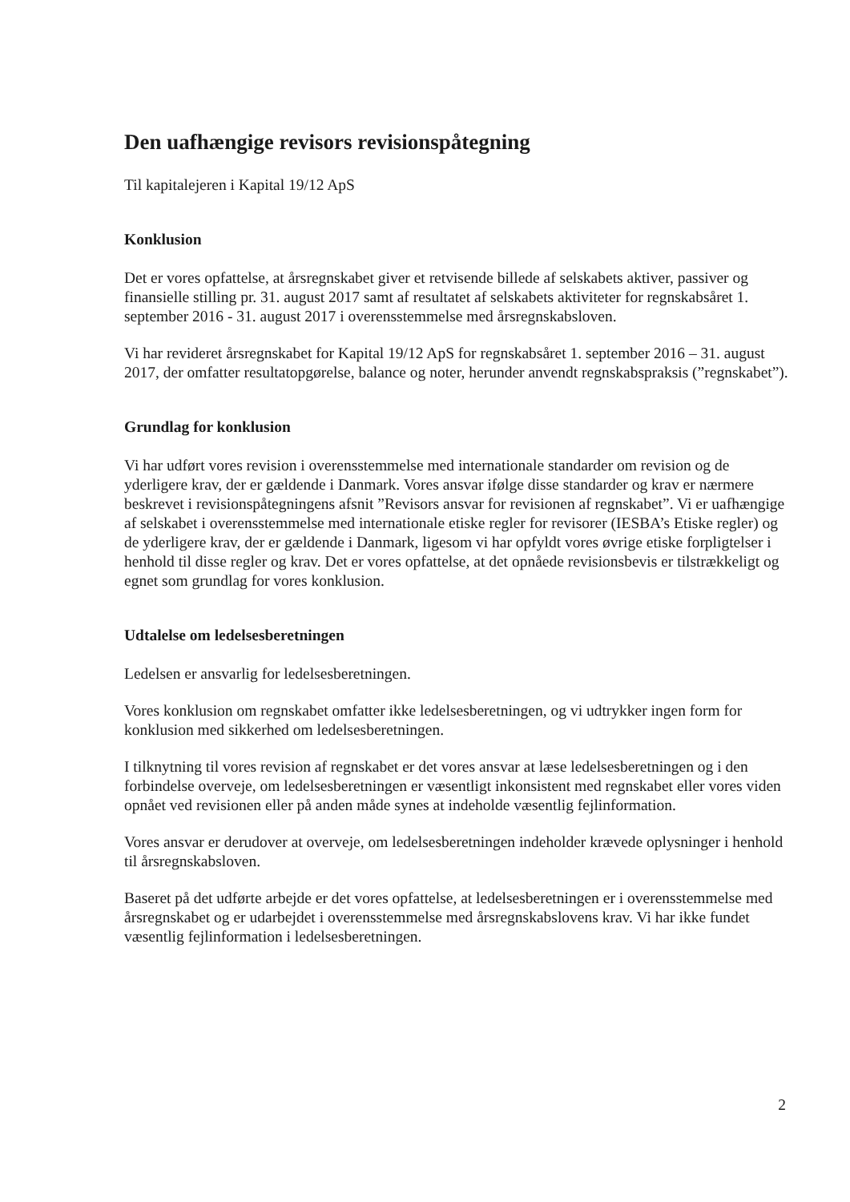Den uafhængige revisors revisionspåtegning
Til kapitalejeren i Kapital 19/12 ApS
Konklusion
Det er vores opfattelse, at årsregnskabet giver et retvisende billede af selskabets aktiver, passiver og finansielle stilling pr. 31. august 2017 samt af resultatet af selskabets aktiviteter for regnskabsåret 1. september 2016 - 31. august 2017 i overensstemmelse med årsregnskabsloven.
Vi har revideret årsregnskabet for Kapital 19/12 ApS for regnskabsåret 1. september 2016 – 31. august 2017, der omfatter resultatopgørelse, balance og noter, herunder anvendt regnskabspraksis (”regnskabet”).
Grundlag for konklusion
Vi har udført vores revision i overensstemmelse med internationale standarder om revision og de yderligere krav, der er gældende i Danmark. Vores ansvar ifølge disse standarder og krav er nærmere beskrevet i revisionspåtegningens afsnit ”Revisors ansvar for revisionen af regnskabet”. Vi er uafhængige af selskabet i overensstemmelse med internationale etiske regler for revisorer (IESBA’s Etiske regler) og de yderligere krav, der er gældende i Danmark, ligesom vi har opfyldt vores øvrige etiske forpligtelser i henhold til disse regler og krav. Det er vores opfattelse, at det opnåede revisionsbevis er tilstrækkeligt og egnet som grundlag for vores konklusion.
Udtalelse om ledelsesberetningen
Ledelsen er ansvarlig for ledelsesberetningen.
Vores konklusion om regnskabet omfatter ikke ledelsesberetningen, og vi udtrykker ingen form for konklusion med sikkerhed om ledelsesberetningen.
I tilknytning til vores revision af regnskabet er det vores ansvar at læse ledelsesberetningen og i den forbindelse overveje, om ledelsesberetningen er væsentligt inkonsistent med regnskabet eller vores viden opnået ved revisionen eller på anden måde synes at indeholde væsentlig fejlinformation.
Vores ansvar er derudover at overveje, om ledelsesberetningen indeholder krævede oplysninger i henhold til årsregnskabsloven.
Baseret på det udførte arbejde er det vores opfattelse, at ledelsesberetningen er i overensstemmelse med årsregnskabet og er udarbejdet i overensstemmelse med årsregnskabslovens krav. Vi har ikke fundet væsentlig fejlinformation i ledelsesberetningen.
2